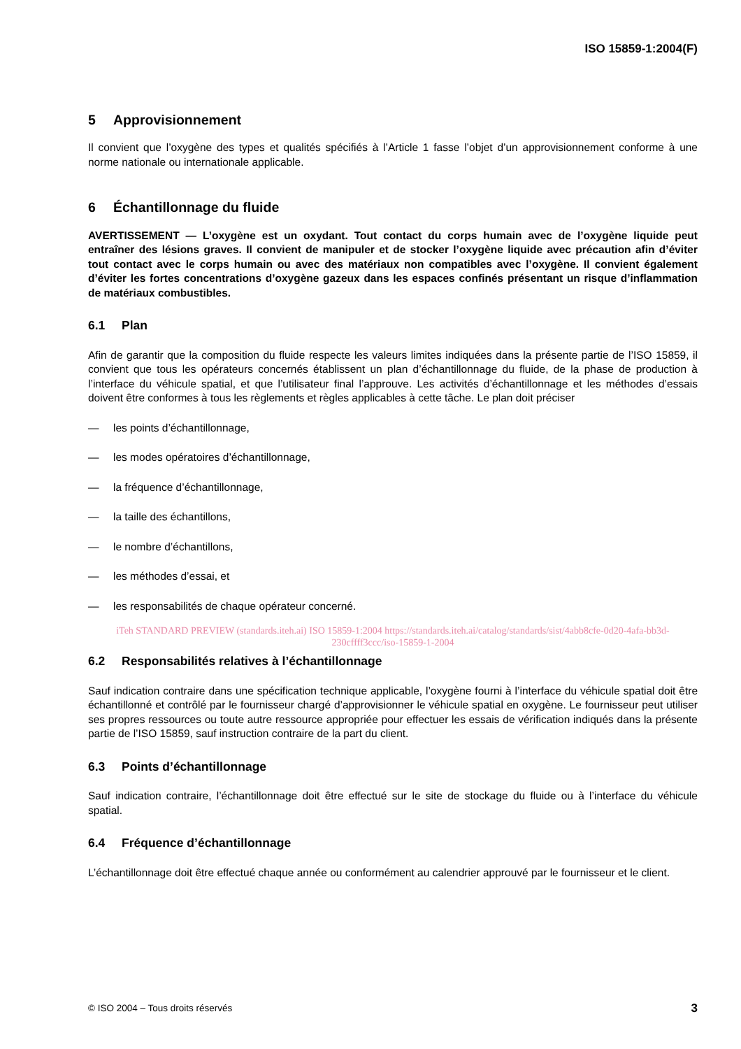ISO 15859-1:2004(F)
5 Approvisionnement
Il convient que l’oxygène des types et qualités spécifiés à l’Article 1 fasse l’objet d’un approvisionnement conforme à une norme nationale ou internationale applicable.
6 Échantillonnage du fluide
AVERTISSEMENT — L’oxygène est un oxydant. Tout contact du corps humain avec de l’oxygène liquide peut entraîner des lésions graves. Il convient de manipuler et de stocker l’oxygène liquide avec précaution afin d’éviter tout contact avec le corps humain ou avec des matériaux non compatibles avec l’oxygène. Il convient également d’éviter les fortes concentrations d’oxygène gazeux dans les espaces confinés présentant un risque d’inflammation de matériaux combustibles.
6.1 Plan
Afin de garantir que la composition du fluide respecte les valeurs limites indiquées dans la présente partie de l’ISO 15859, il convient que tous les opérateurs concernés établissent un plan d’échantillonnage du fluide, de la phase de production à l’interface du véhicule spatial, et que l’utilisateur final l’approuve. Les activités d’échantillonnage et les méthodes d’essais doivent être conformes à tous les règlements et règles applicables à cette tâche. Le plan doit préciser
— les points d’échantillonnage,
— les modes opératoires d’échantillonnage,
— la fréquence d’échantillonnage,
— la taille des échantillons,
— le nombre d’échantillons,
— les méthodes d’essai, et
— les responsabilités de chaque opérateur concerné.
iTeh STANDARD PREVIEW (standards.iteh.ai) ISO 15859-1:2004 https://standards.iteh.ai/catalog/standards/sist/4abb8cfe-0d20-4afa-bb3d-230cffff3ccc/iso-15859-1-2004
6.2 Responsabilités relatives à l’échantillonnage
Sauf indication contraire dans une spécification technique applicable, l’oxygène fourni à l’interface du véhicule spatial doit être échantillonné et contrôlé par le fournisseur chargé d’approvisionner le véhicule spatial en oxygène. Le fournisseur peut utiliser ses propres ressources ou toute autre ressource appropriée pour effectuer les essais de vérification indiqués dans la présente partie de l’ISO 15859, sauf instruction contraire de la part du client.
6.3 Points d’échantillonnage
Sauf indication contraire, l’échantillonnage doit être effectué sur le site de stockage du fluide ou à l’interface du véhicule spatial.
6.4 Fréquence d’échantillonnage
L’échantillonnage doit être effectué chaque année ou conformément au calendrier approuvé par le fournisseur et le client.
© ISO 2004 – Tous droits réservés 3